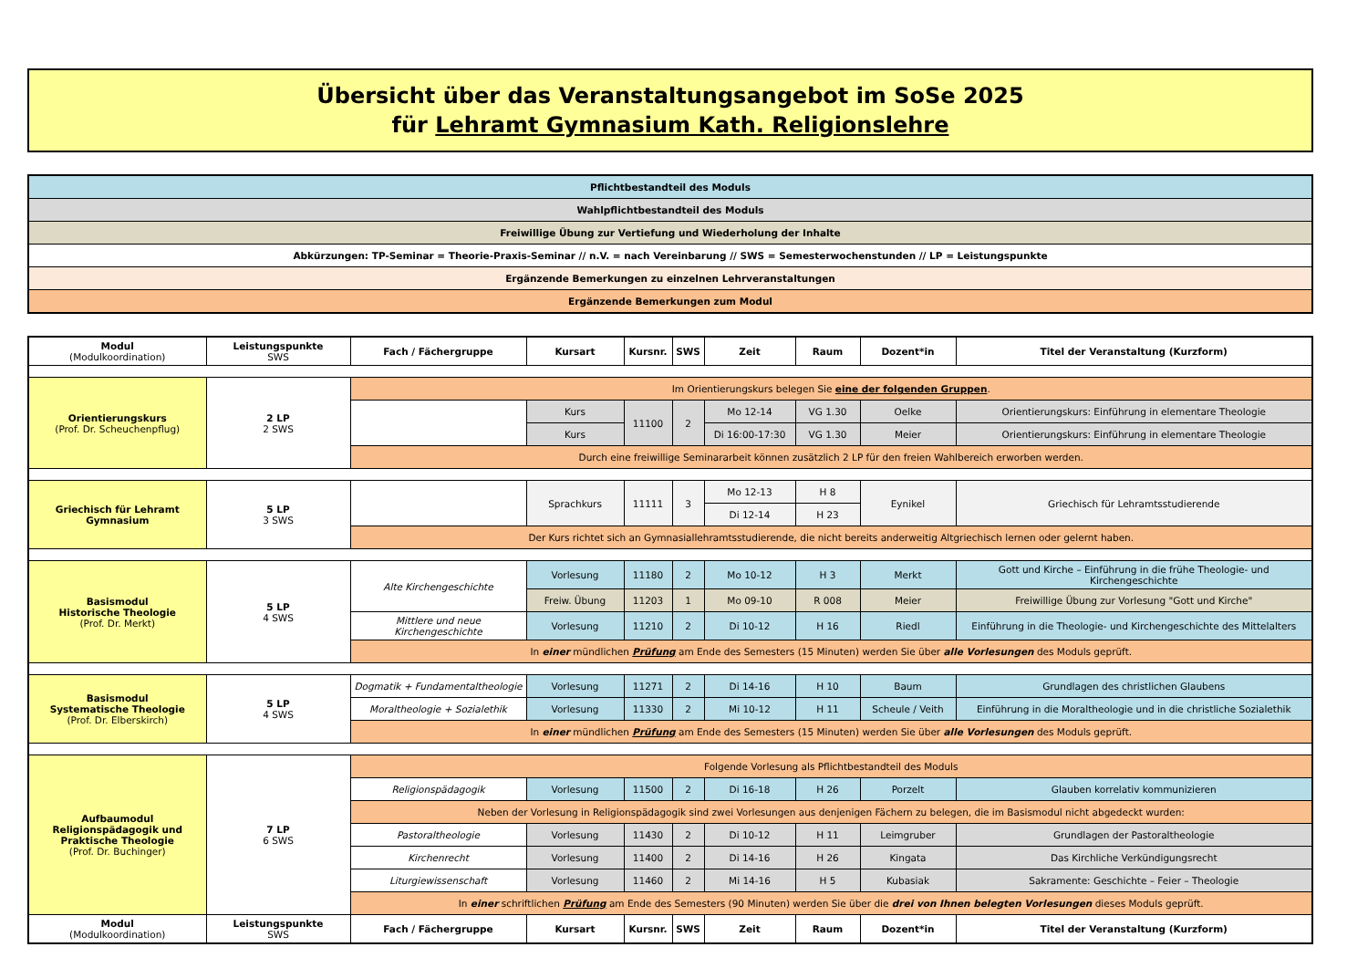Übersicht über das Veranstaltungsangebot im SoSe 2025
für Lehramt Gymnasium Kath. Religionslehre
| Pflichtbestandteil des Moduls |
| Wahlpflichtbestandteil des Moduls |
| Freiwillige Übung zur Vertiefung und Wiederholung der Inhalte |
| Abkürzungen: TP-Seminar = Theorie-Praxis-Seminar // n.V. = nach Vereinbarung // SWS = Semesterwochenstunden // LP = Leistungspunkte |
| Ergänzende Bemerkungen zu einzelnen Lehrveranstaltungen |
| Ergänzende Bemerkungen zum Modul |
| Modul (Modulkoordination) | Leistungspunkte SWS | Fach / Fächergruppe | Kursart | Kursnr. | SWS | Zeit | Raum | Dozent*in | Titel der Veranstaltung (Kurzform) |
| --- | --- | --- | --- | --- | --- | --- | --- | --- | --- |
| Orientierungskurs (Prof. Dr. Scheuchenpflug) | 2 LP 2 SWS | Im Orientierungskurs belegen Sie eine der folgenden Gruppen . | | | | | | | |
| | | | Kurs | 11100 | 2 | Mo 12-14 | VG 1.30 | Oelke | Orientierungskurs: Einführung in elementare Theologie |
| | | | Kurs | | | Di 16:00-17:30 | VG 1.30 | Meier | Orientierungskurs: Einführung in elementare Theologie |
| | | Durch eine freiwillige Seminararbeit können zusätzlich 2 LP für den freien Wahlbereich erworben werden. | | | | | | | |
| Griechisch für Lehramt Gymnasium | 5 LP 3 SWS | | Sprachkurs | 11111 | 3 | Mo 12-13 | H 8 | Eynikel | Griechisch für Lehramtsstudierende |
| | | | | | | Di 12-14 | H 23 | | |
| | | Der Kurs richtet sich an Gymnasiallehramtsstudierende, die nicht bereits anderweitig Altgriechisch lernen oder gelernt haben. | | | | | | | |
| Basismodul Historische Theologie (Prof. Dr. Merkt) | 5 LP 4 SWS | Alte Kirchengeschichte | Vorlesung | 11180 | 2 | Mo 10-12 | H 3 | Merkt | Gott und Kirche – Einführung in die frühe Theologie- und Kirchengeschichte |
| | | | Freiw. Übung | 11203 | 1 | Mo 09-10 | R 008 | Meier | Freiwillige Übung zur Vorlesung "Gott und Kirche" |
| | | Mittlere und neue Kirchengeschichte | Vorlesung | 11210 | 2 | Di 10-12 | H 16 | Riedl | Einführung in die Theologie- und Kirchengeschichte des Mittelalters |
| | | In einer mündlichen Prüfung am Ende des Semesters (15 Minuten) werden Sie über alle Vorlesungen des Moduls geprüft. | | | | | | | |
| Basismodul Systematische Theologie (Prof. Dr. Elberskirch) | 5 LP 4 SWS | Dogmatik + Fundamentaltheologie | Vorlesung | 11271 | 2 | Di 14-16 | H 10 | Baum | Grundlagen des christlichen Glaubens |
| | | Moraltheologie + Sozialethik | Vorlesung | 11330 | 2 | Mi 10-12 | H 11 | Scheule / Veith | Einführung in die Moraltheologie und in die christliche Sozialethik |
| | | In einer mündlichen Prüfung am Ende des Semesters (15 Minuten) werden Sie über alle Vorlesungen des Moduls geprüft. | | | | | | | |
| Aufbaumodul Religionspädagogik und Praktische Theologie (Prof. Dr. Buchinger) | 7 LP 6 SWS | Folgende Vorlesung als Pflichtbestandteil des Moduls | | | | | | | |
| | | Religionspädagogik | Vorlesung | 11500 | 2 | Di 16-18 | H 26 | Porzelt | Glauben korrelativ kommunizieren |
| | | Neben der Vorlesung in Religionspädagogik sind zwei Vorlesungen aus denjenigen Fächern zu belegen, die im Basismodul nicht abgedeckt wurden: | | | | | | | |
| | | Pastoraltheologie | Vorlesung | 11430 | 2 | Di 10-12 | H 11 | Leimgruber | Grundlagen der Pastoraltheologie |
| | | Kirchenrecht | Vorlesung | 11400 | 2 | Di 14-16 | H 26 | Kingata | Das Kirchliche Verkündigungsrecht |
| | | Liturgiewissenschaft | Vorlesung | 11460 | 2 | Mi 14-16 | H 5 | Kubasiak | Sakramente: Geschichte – Feier – Theologie |
| | | In einer schriftlichen Prüfung am Ende des Semesters (90 Minuten) werden Sie über die drei von Ihnen belegten Vorlesungen dieses Moduls geprüft. | | | | | | | |
| Modul (Modulkoordination) | Leistungspunkte SWS | Fach / Fächergruppe | Kursart | Kursnr. | SWS | Zeit | Raum | Dozent*in | Titel der Veranstaltung (Kurzform) |